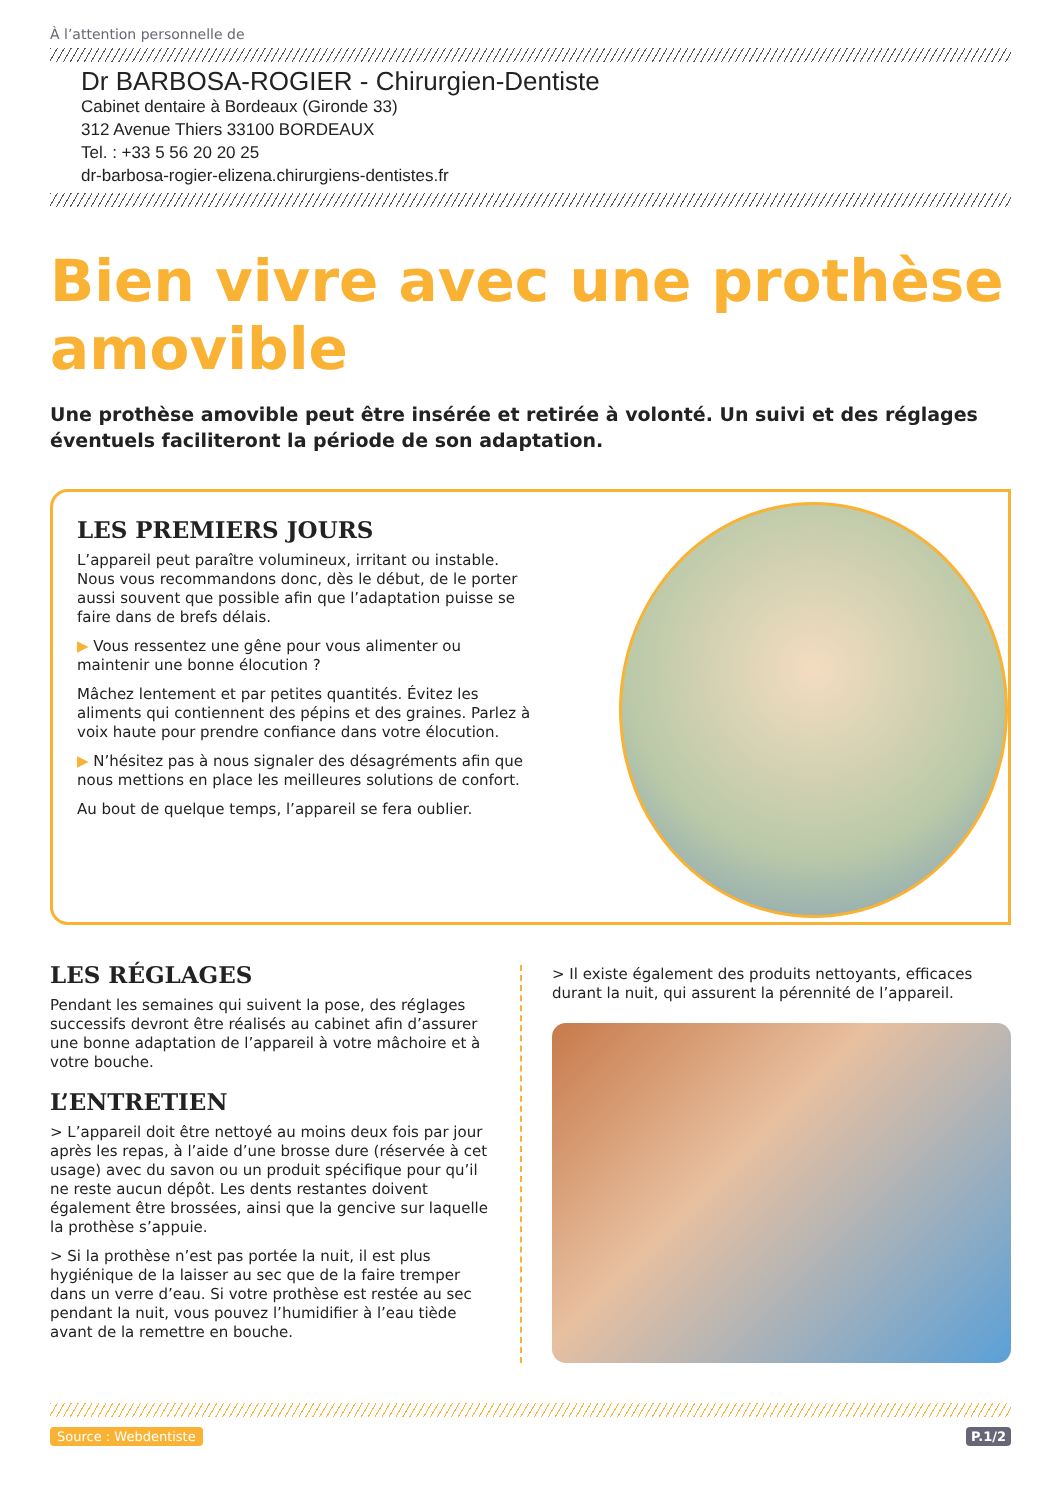À l’attention personnelle de
Dr BARBOSA-ROGIER - Chirurgien-Dentiste
Cabinet dentaire à Bordeaux (Gironde 33)
312 Avenue Thiers 33100 BORDEAUX
Tel. : +33 5 56 20 20 25
dr-barbosa-rogier-elizena.chirurgiens-dentistes.fr
Bien vivre avec une prothèse amovible
Une prothèse amovible peut être insérée et retirée à volonté. Un suivi et des réglages éventuels faciliteront la période de son adaptation.
LES PREMIERS JOURS
L’appareil peut paraître volumineux, irritant ou instable. Nous vous recommandons donc, dès le début, de le porter aussi souvent que possible afin que l’adaptation puisse se faire dans de brefs délais.
▶ Vous ressentez une gêne pour vous alimenter ou maintenir une bonne élocution ?
Mâchez lentement et par petites quantités. Évitez les aliments qui contiennent des pépins et des graines. Parlez à voix haute pour prendre confiance dans votre élocution.
▶ N’hésitez pas à nous signaler des désagréments afin que nous mettions en place les meilleures solutions de confort.
Au bout de quelque temps, l’appareil se fera oublier.
LES RÉGLAGES
Pendant les semaines qui suivent la pose, des réglages successifs devront être réalisés au cabinet afin d’assurer une bonne adaptation de l’appareil à votre mâchoire et à votre bouche.
L’ENTRETIEN
> L’appareil doit être nettoyé au moins deux fois par jour après les repas, à l’aide d’une brosse dure (réservée à cet usage) avec du savon ou un produit spécifique pour qu’il ne reste aucun dépôt. Les dents restantes doivent également être brossées, ainsi que la gencive sur laquelle la prothèse s’appuie.
> Si la prothèse n’est pas portée la nuit, il est plus hygiénique de la laisser au sec que de la faire tremper dans un verre d’eau. Si votre prothèse est restée au sec pendant la nuit, vous pouvez l’humidifier à l’eau tiède avant de la remettre en bouche.
> Il existe également des produits nettoyants, efficaces durant la nuit, qui assurent la pérennité de l’appareil.
Source : Webdentiste P.1/2